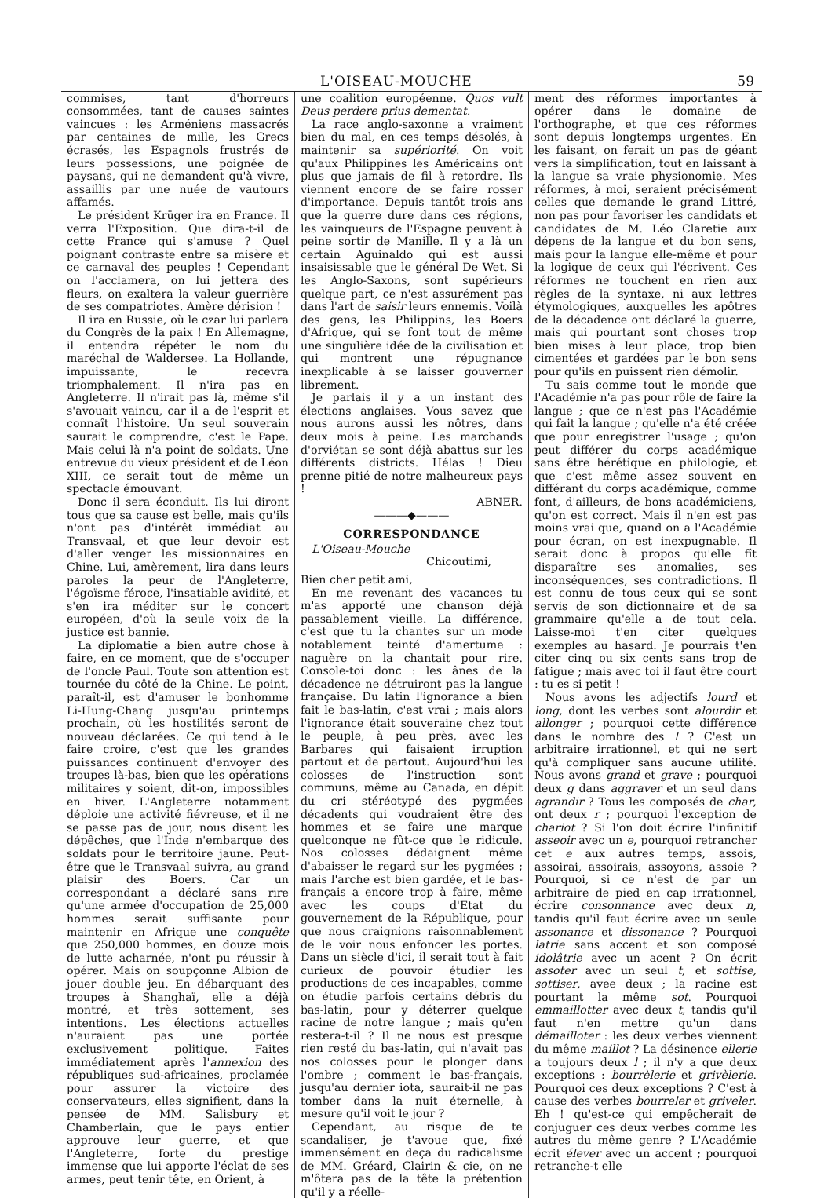L'OISEAU-MOUCHE 59
commises, tant d'horreurs consommées, tant de causes saintes vaincues : les Arméniens massacrés par centaines de mille, les Grecs écrasés, les Espagnols frustrés de leurs possessions, une poignée de paysans, qui ne demandent qu'à vivre, assaillis par une nuée de vautours affamés.
Le président Krüger ira en France. Il verra l'Exposition. Que dira-t-il de cette France qui s'amuse ? Quel poignant contraste entre sa misère et ce carnaval des peuples ! Cependant on l'acclamera, on lui jettera des fleurs, on exaltera la valeur guerrière de ses compatriotes. Amère dérision !
Il ira en Russie, où le czar lui parlera du Congrès de la paix ! En Allemagne, il entendra répéter le nom du maréchal de Waldersee. La Hollande, impuissante, le recevra triomphalement. Il n'ira pas en Angleterre. Il n'irait pas là, même s'il s'avouait vaincu, car il a de l'esprit et connaît l'histoire. Un seul souverain saurait le comprendre, c'est le Pape. Mais celui là n'a point de soldats. Une entrevue du vieux président et de Léon XIII, ce serait tout de même un spectacle émouvant.
Donc il sera éconduit. Ils lui diront tous que sa cause est belle, mais qu'ils n'ont pas d'intérêt immédiat au Transvaal, et que leur devoir est d'aller venger les missionnaires en Chine. Lui, amèrement, lira dans leurs paroles la peur de l'Angleterre, l'égoïsme féroce, l'insatiable avidité, et s'en ira méditer sur le concert européen, d'où la seule voix de la justice est bannie.
La diplomatie a bien autre chose à faire, en ce moment, que de s'occuper de l'oncle Paul. Toute son attention est tournée du côté de la Chine. Le point, paraît-il, est d'amuser le bonhomme Li-Hung-Chang jusqu'au printemps prochain, où les hostilités seront de nouveau déclarées. Ce qui tend à le faire croire, c'est que les grandes puissances continuent d'envoyer des troupes là-bas, bien que les opérations militaires y soient, dit-on, impossibles en hiver. L'Angleterre notamment déploie une activité fiévreuse, et il ne se passe pas de jour, nous disent les dépêches, que l'Inde n'embarque des soldats pour le territoire jaune. Peut-être que le Transvaal suivra, au grand plaisir des Boers. Car un correspondant a déclaré sans rire qu'une armée d'occupation de 25,000 hommes serait suffisante pour maintenir en Afrique une conquête que 250,000 hommes, en douze mois de lutte acharnée, n'ont pu réussir à opérer. Mais on soupçonne Albion de jouer double jeu. En débarquant des troupes à Shanghaï, elle a déjà montré, et très sottement, ses intentions. Les élections actuelles n'auraient pas une portée exclusivement politique. Faites immédiatement après l'annexion des républiques sud-africaines, proclamée pour assurer la victoire des conservateurs, elles signifient, dans la pensée de MM. Salisbury et Chamberlain, que le pays entier approuve leur guerre, et que l'Angleterre, forte du prestige immense que lui apporte l'éclat de ses armes, peut tenir tête, en Orient, à
une coalition européenne. Quos vult Deus perdere prius dementat.
La race anglo-saxonne a vraiment bien du mal, en ces temps désolés, à maintenir sa supériorité. On voit qu'aux Philippines les Américains ont plus que jamais de fil à retordre. Ils viennent encore de se faire rosser d'importance. Depuis tantôt trois ans que la guerre dure dans ces régions, les vainqueurs de l'Espagne peuvent à peine sortir de Manille. Il y a là un certain Aguinaldo qui est aussi insaisissable que le général De Wet. Si les Anglo-Saxons, sont supérieurs quelque part, ce n'est assurément pas dans l'art de saisir leurs ennemis. Voilà des gens, les Philippins, les Boers d'Afrique, qui se font tout de même une singulière idée de la civilisation et qui montrent une répugnance inexplicable à se laisser gouverner librement.
Je parlais il y a un instant des élections anglaises. Vous savez que nous aurons aussi les nôtres, dans deux mois à peine. Les marchands d'orviétan se sont déjà abattus sur les différents districts. Hélas ! Dieu prenne pitié de notre malheureux pays !
ABNER.
———◆———
CORRESPONDANCE
L'Oiseau-Mouche
Chicoutimi,
Bien cher petit ami,
En me revenant des vacances tu m'as apporté une chanson déjà passablement vieille. La différence, c'est que tu la chantes sur un mode notablement teinté d'amertume : naguère on la chantait pour rire. Console-toi donc : les ânes de la décadence ne détruiront pas la langue française. Du latin l'ignorance a bien fait le bas-latin, c'est vrai ; mais alors l'ignorance était souveraine chez tout le peuple, à peu près, avec les Barbares qui faisaient irruption partout et de partout. Aujourd'hui les colosses de l'instruction sont communs, même au Canada, en dépit du cri stéréotypé des pygmées décadents qui voudraient être des hommes et se faire une marque quelconque ne fût-ce que le ridicule. Nos colosses dédaignent même d'abaisser le regard sur les pygmées ; mais l'arche est bien gardée, et le bas-français a encore trop à faire, même avec les coups d'Etat du gouvernement de la République, pour que nous craignions raisonnablement de le voir nous enfoncer les portes. Dans un siècle d'ici, il serait tout à fait curieux de pouvoir étudier les productions de ces incapables, comme on étudie parfois certains débris du bas-latin, pour y déterrer quelque racine de notre langue ; mais qu'en restera-t-il ? Il ne nous est presque rien resté du bas-latin, qui n'avait pas nos colosses pour le plonger dans l'ombre ; comment le bas-français, jusqu'au dernier iota, saurait-il ne pas tomber dans la nuit éternelle, à mesure qu'il voit le jour ?
Cependant, au risque de te scandaliser, je t'avoue que, fixé immensément en deça du radicalisme de MM. Gréard, Clairin & cie, on ne m'ôtera pas de la tête la prétention qu'il y a réelle-
ment des réformes importantes à opérer dans le domaine de l'orthographe, et que ces réformes sont depuis longtemps urgentes. En les faisant, on ferait un pas de géant vers la simplification, tout en laissant à la langue sa vraie physionomie. Mes réformes, à moi, seraient précisément celles que demande le grand Littré, non pas pour favoriser les candidats et candidates de M. Léo Claretie aux dépens de la langue et du bon sens, mais pour la langue elle-même et pour la logique de ceux qui l'écrivent. Ces réformes ne touchent en rien aux règles de la syntaxe, ni aux lettres étymologiques, auxquelles les apôtres de la décadence ont déclaré la guerre, mais qui pourtant sont choses trop bien mises à leur place, trop bien cimentées et gardées par le bon sens pour qu'ils en puissent rien démolir.
Tu sais comme tout le monde que l'Académie n'a pas pour rôle de faire la langue ; que ce n'est pas l'Académie qui fait la langue ; qu'elle n'a été créée que pour enregistrer l'usage ; qu'on peut différer du corps académique sans être hérétique en philologie, et que c'est même assez souvent en différant du corps académique, comme font, d'ailleurs, de bons académiciens, qu'on est correct. Mais il n'en est pas moins vrai que, quand on a l'Académie pour écran, on est inexpugnable. Il serait donc à propos qu'elle fît disparaître ses anomalies, ses inconséquences, ses contradictions. Il est connu de tous ceux qui se sont servis de son dictionnaire et de sa grammaire qu'elle a de tout cela. Laisse-moi t'en citer quelques exemples au hasard. Je pourrais t'en citer cinq ou six cents sans trop de fatigue ; mais avec toi il faut être court : tu es si petit !
Nous avons les adjectifs lourd et long, dont les verbes sont alourdir et allonger ; pourquoi cette différence dans le nombre des l ? C'est un arbitraire irrationnel, et qui ne sert qu'à compliquer sans aucune utilité. Nous avons grand et grave ; pourquoi deux g dans aggraver et un seul dans agrandir ? Tous les composés de char, ont deux r ; pourquoi l'exception de chariot ? Si l'on doit écrire l'infinitif asseoir avec un e, pourquoi retrancher cet e aux autres temps, assois, assoirai, assoirais, assoyons, assoie ? Pourquoi, si ce n'est de par un arbitraire de pied en cap irrationnel, écrire consonnance avec deux n, tandis qu'il faut écrire avec un seule assonance et dissonance ? Pourquoi latrie sans accent et son composé idolâtrie avec un acent ? On écrit assoter avec un seul t, et sottise, sottiser, avee deux ; la racine est pourtant la même sot. Pourquoi emmaillotter avec deux t, tandis qu'il faut n'en mettre qu'un dans démailloter : les deux verbes viennent du même maillot ? La désinence ellerie a toujours deux l ; il n'y a que deux exceptions : bourrèlerie et grivèlerie. Pourquoi ces deux exceptions ? C'est à cause des verbes bourreler et griveler. Eh ! qu'est-ce qui empêcherait de conjuguer ces deux verbes comme les autres du même genre ? L'Académie écrit élever avec un accent ; pourquoi retranche-t elle